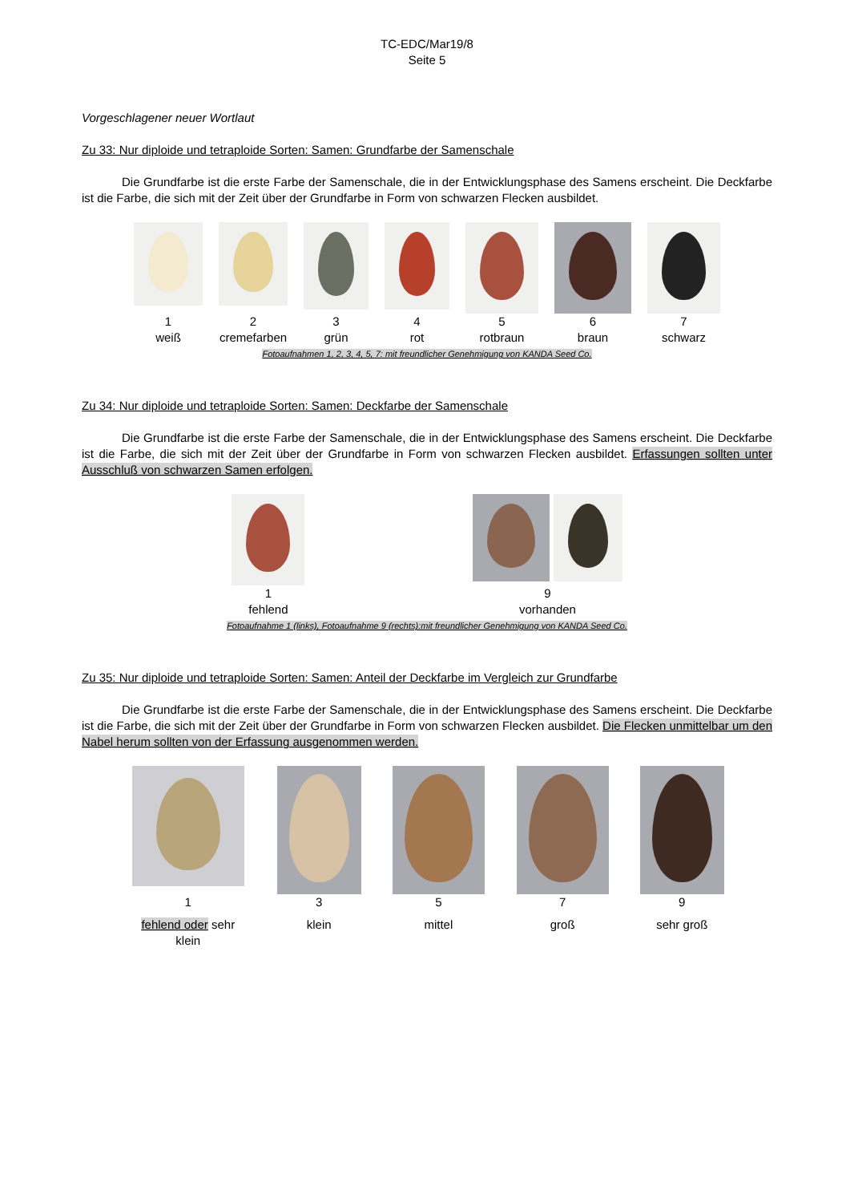TC-EDC/Mar19/8
Seite 5
Vorgeschlagener neuer Wortlaut
Zu 33: Nur diploide und tetraploide Sorten: Samen: Grundfarbe der Samenschale
Die Grundfarbe ist die erste Farbe der Samenschale, die in der Entwicklungsphase des Samens erscheint. Die Deckfarbe ist die Farbe, die sich mit der Zeit über der Grundfarbe in Form von schwarzen Flecken ausbildet.
| 1 weiß | 2 cremefarben | 3 grün | 4 rot | 5 rotbraun | 6 braun | 7 schwarz |
Fotoaufnahmen 1, 2, 3, 4, 5, 7: mit freundlicher Genehmigung von KANDA Seed Co.
Zu 34: Nur diploide und tetraploide Sorten: Samen: Deckfarbe der Samenschale
Die Grundfarbe ist die erste Farbe der Samenschale, die in der Entwicklungsphase des Samens erscheint. Die Deckfarbe ist die Farbe, die sich mit der Zeit über der Grundfarbe in Form von schwarzen Flecken ausbildet. Erfassungen sollten unter Ausschluß von schwarzen Samen erfolgen.
| 1 fehlend | 9 vorhanden |
Fotoaufnahme 1 (links), Fotoaufnahme 9 (rechts):mit freundlicher Genehmigung von KANDA Seed Co.
Zu 35: Nur diploide und tetraploide Sorten: Samen: Anteil der Deckfarbe im Vergleich zur Grundfarbe
Die Grundfarbe ist die erste Farbe der Samenschale, die in der Entwicklungsphase des Samens erscheint. Die Deckfarbe ist die Farbe, die sich mit der Zeit über der Grundfarbe in Form von schwarzen Flecken ausbildet. Die Flecken unmittelbar um den Nabel herum sollten von der Erfassung ausgenommen werden.
| 1 | 3 | 5 | 7 | 9 |
| fehlend oder sehr klein | klein | mittel | groß | sehr groß |